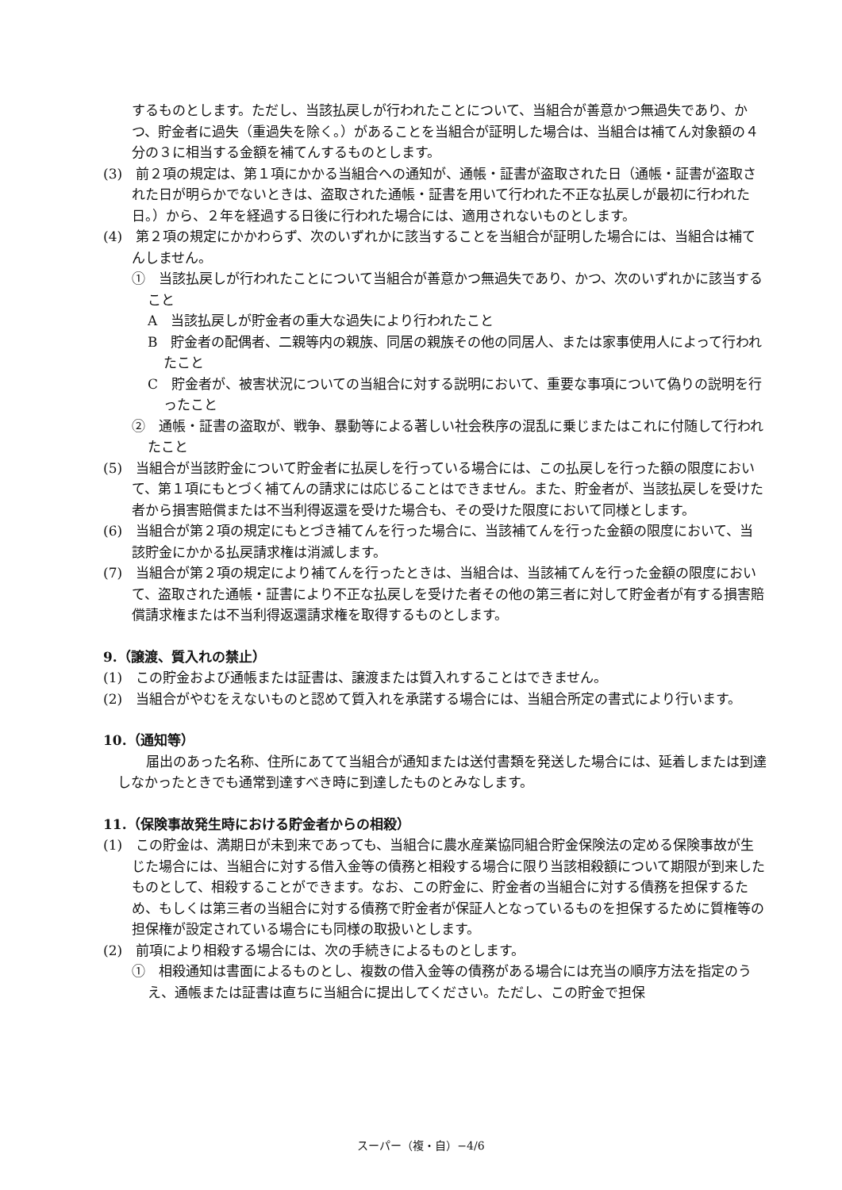するものとします。ただし、当該払戻しが行われたことについて、当組合が善意かつ無過失であり、かつ、貯金者に過失（重過失を除く。）があることを当組合が証明した場合は、当組合は補てん対象額の４分の３に相当する金額を補てんするものとします。
(3)　前２項の規定は、第１項にかかる当組合への通知が、通帳・証書が盗取された日（通帳・証書が盗取された日が明らかでないときは、盗取された通帳・証書を用いて行われた不正な払戻しが最初に行われた日。）から、２年を経過する日後に行われた場合には、適用されないものとします。
(4)　第２項の規定にかかわらず、次のいずれかに該当することを当組合が証明した場合には、当組合は補てんしません。
①　当該払戻しが行われたことについて当組合が善意かつ無過失であり、かつ、次のいずれかに該当すること
A　当該払戻しが貯金者の重大な過失により行われたこと
B　貯金者の配偶者、二親等内の親族、同居の親族その他の同居人、または家事使用人によって行われたこと
C　貯金者が、被害状況についての当組合に対する説明において、重要な事項について偽りの説明を行ったこと
②　通帳・証書の盗取が、戦争、暴動等による著しい社会秩序の混乱に乗じまたはこれに付随して行われたこと
(5)　当組合が当該貯金について貯金者に払戻しを行っている場合には、この払戻しを行った額の限度において、第１項にもとづく補てんの請求には応じることはできません。また、貯金者が、当該払戻しを受けた者から損害賠償または不当利得返還を受けた場合も、その受けた限度において同様とします。
(6)　当組合が第２項の規定にもとづき補てんを行った場合に、当該補てんを行った金額の限度において、当該貯金にかかる払戻請求権は消滅します。
(7)　当組合が第２項の規定により補てんを行ったときは、当組合は、当該補てんを行った金額の限度において、盗取された通帳・証書により不正な払戻しを受けた者その他の第三者に対して貯金者が有する損害賠償請求権または不当利得返還請求権を取得するものとします。
9.（譲渡、質入れの禁止）
(1)　この貯金および通帳または証書は、譲渡または質入れすることはできません。
(2)　当組合がやむをえないものと認めて質入れを承諾する場合には、当組合所定の書式により行います。
10.（通知等）
届出のあった名称、住所にあてて当組合が通知または送付書類を発送した場合には、延着しまたは到達しなかったときでも通常到達すべき時に到達したものとみなします。
11.（保険事故発生時における貯金者からの相殺）
(1)　この貯金は、満期日が未到来であっても、当組合に農水産業協同組合貯金保険法の定める保険事故が生じた場合には、当組合に対する借入金等の債務と相殺する場合に限り当該相殺額について期限が到来したものとして、相殺することができます。なお、この貯金に、貯金者の当組合に対する債務を担保するため、もしくは第三者の当組合に対する債務で貯金者が保証人となっているものを担保するために質権等の担保権が設定されている場合にも同様の取扱いとします。
(2)　前項により相殺する場合には、次の手続きによるものとします。
①　相殺通知は書面によるものとし、複数の借入金等の債務がある場合には充当の順序方法を指定のうえ、通帳または証書は直ちに当組合に提出してください。ただし、この貯金で担保
スーパー（複・自）−4/6